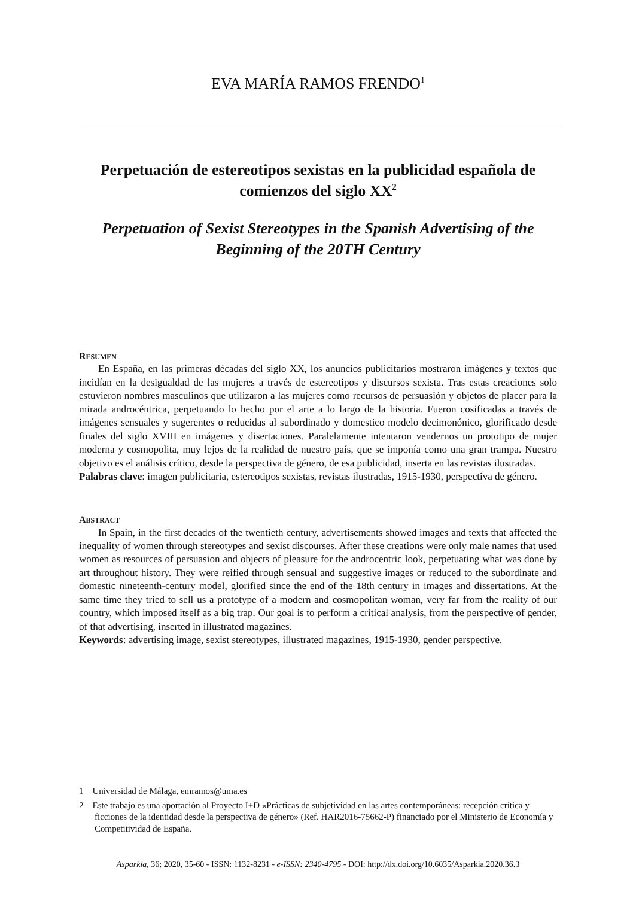EVA MARÍA RAMOS FRENDO<sup>1</sup>
Perpetuación de estereotipos sexistas en la publicidad española de comienzos del siglo XX<sup>2</sup>
Perpetuation of Sexist Stereotypes in the Spanish Advertising of the Beginning of the 20TH Century
RESUMEN
En España, en las primeras décadas del siglo XX, los anuncios publicitarios mostraron imágenes y textos que incidían en la desigualdad de las mujeres a través de estereotipos y discursos sexista. Tras estas creaciones solo estuvieron nombres masculinos que utilizaron a las mujeres como recursos de persuasión y objetos de placer para la mirada androcéntrica, perpetuando lo hecho por el arte a lo largo de la historia. Fueron cosificadas a través de imágenes sensuales y sugerentes o reducidas al subordinado y domestico modelo decimonónico, glorificado desde finales del siglo XVIII en imágenes y disertaciones. Paralelamente intentaron vendernos un prototipo de mujer moderna y cosmopolita, muy lejos de la realidad de nuestro país, que se imponía como una gran trampa. Nuestro objetivo es el análisis crítico, desde la perspectiva de género, de esa publicidad, inserta en las revistas ilustradas.
Palabras clave: imagen publicitaria, estereotipos sexistas, revistas ilustradas, 1915-1930, perspectiva de género.
ABSTRACT
In Spain, in the first decades of the twentieth century, advertisements showed images and texts that affected the inequality of women through stereotypes and sexist discourses. After these creations were only male names that used women as resources of persuasion and objects of pleasure for the androcentric look, perpetuating what was done by art throughout history. They were reified through sensual and suggestive images or reduced to the subordinate and domestic nineteenth-century model, glorified since the end of the 18th century in images and dissertations. At the same time they tried to sell us a prototype of a modern and cosmopolitan woman, very far from the reality of our country, which imposed itself as a big trap. Our goal is to perform a critical analysis, from the perspective of gender, of that advertising, inserted in illustrated magazines.
Keywords: advertising image, sexist stereotypes, illustrated magazines, 1915-1930, gender perspective.
1 Universidad de Málaga, emramos@uma.es
2 Este trabajo es una aportación al Proyecto I+D «Prácticas de subjetividad en las artes contemporáneas: recepción crítica y ficciones de la identidad desde la perspectiva de género» (Ref. HAR2016-75662-P) financiado por el Ministerio de Economía y Competitividad de España.
Asparkía, 36; 2020, 35-60 - ISSN: 1132-8231 - e-ISSN: 2340-4795 - DOI: http://dx.doi.org/10.6035/Asparkia.2020.36.3